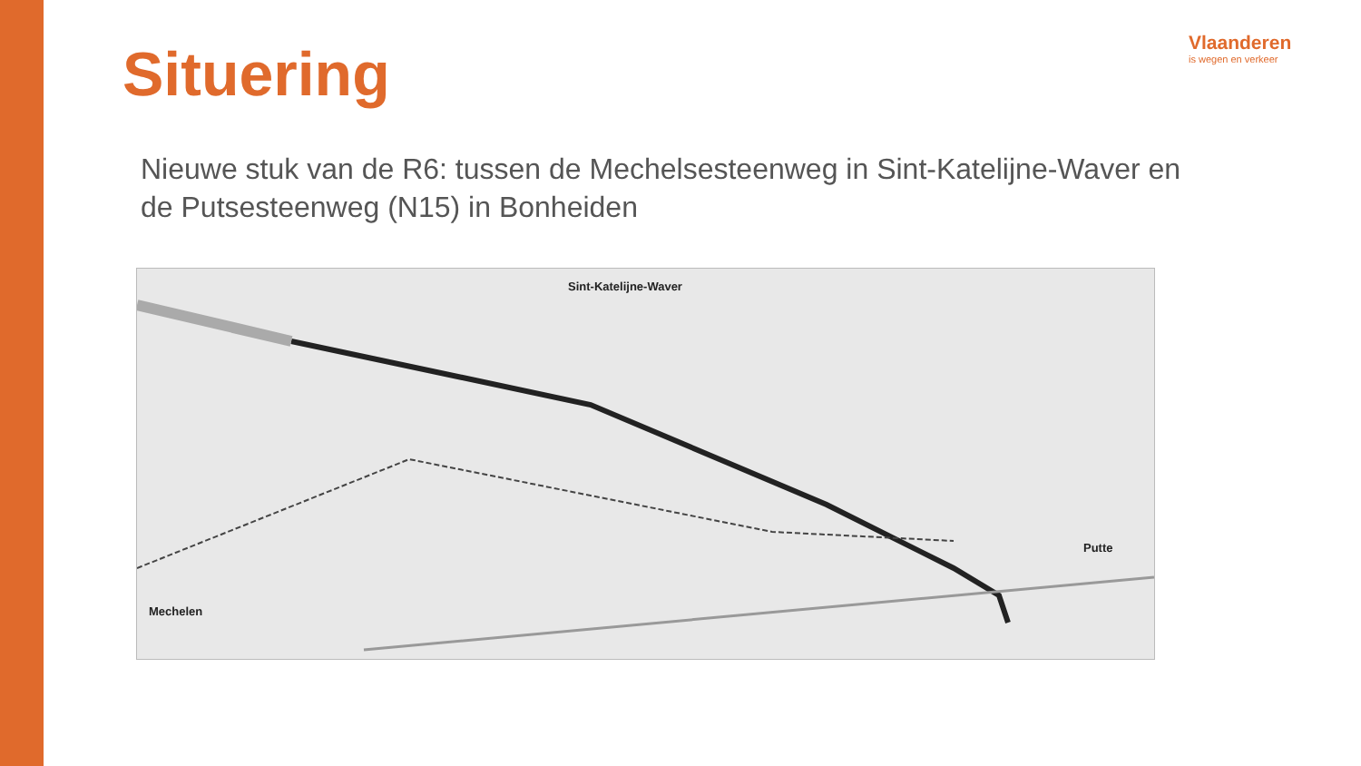Situering
Vlaanderen
is wegen en verkeer
Nieuwe stuk van de R6: tussen de Mechelsesteenweg in Sint-Katelijne-Waver en de Putsesteenweg (N15) in Bonheiden
Sint-Katelijne-Waver
Putte
Mechelen